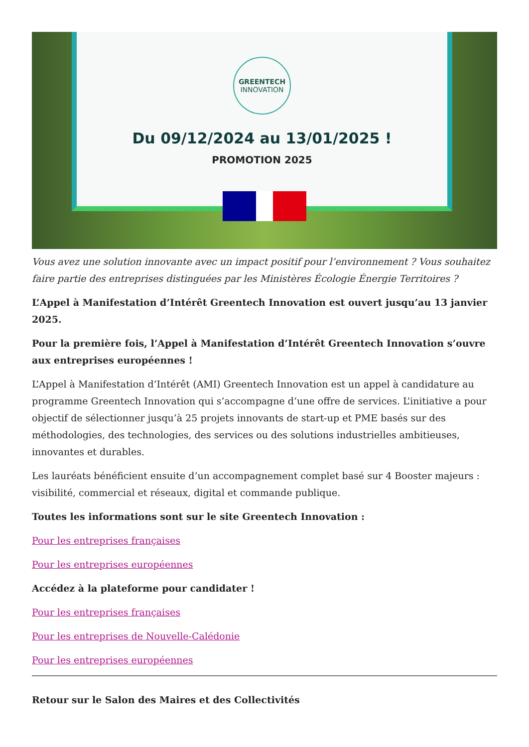GREENTECH
INNOVATION
Du 09/12/2024 au 13/01/2025 !
PROMOTION 2025
Vous avez une solution innovante avec un impact positif pour l’environnement ? Vous souhaitez faire partie des entreprises distinguées par les Ministères Écologie Énergie Territoires ?
L’Appel à Manifestation d’Intérêt Greentech Innovation est ouvert jusqu’au 13 janvier 2025.
Pour la première fois, l’Appel à Manifestation d’Intérêt Greentech Innovation s’ouvre aux entreprises européennes !
L’Appel à Manifestation d’Intérêt (AMI) Greentech Innovation est un appel à candidature au programme Greentech Innovation qui s’accompagne d’une offre de services. L’initiative a pour objectif de sélectionner jusqu’à 25 projets innovants de start-up et PME basés sur des méthodologies, des technologies, des services ou des solutions industrielles ambitieuses, innovantes et durables.
Les lauréats bénéficient ensuite d’un accompagnement complet basé sur 4 Booster majeurs : visibilité, commercial et réseaux, digital et commande publique.
Toutes les informations sont sur le site Greentech Innovation :
Pour les entreprises françaises
Pour les entreprises européennes
Accédez à la plateforme pour candidater !
Pour les entreprises françaises
Pour les entreprises de Nouvelle-Calédonie
Pour les entreprises européennes
Retour sur le Salon des Maires et des Collectivités